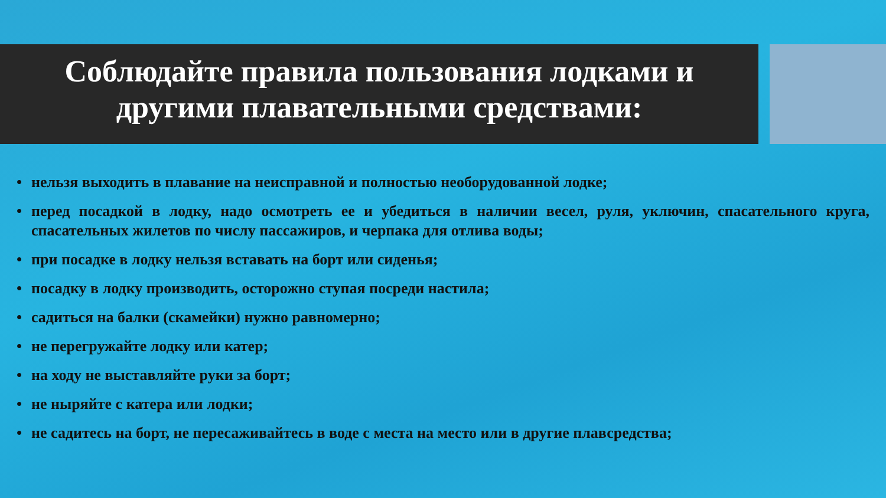Соблюдайте правила пользования лодками и
другими плавательными средствами:
• нельзя выходить в плавание на неисправной и полностью необорудованной лодке;
• перед посадкой в лодку, надо осмотреть ее и убедиться в наличии весел, руля, уключин, спасательного круга, спасательных жилетов по числу пассажиров, и черпака для отлива воды;
• при посадке в лодку нельзя вставать на борт или сиденья;
• посадку в лодку производить, осторожно ступая посреди настила;
• садиться на балки (скамейки) нужно равномерно;
• не перегружайте лодку или катер;
• на ходу не выставляйте руки за борт;
• не ныряйте с катера или лодки;
• не садитесь на борт, не пересаживайтесь в воде с места на место или в другие плавсредства;